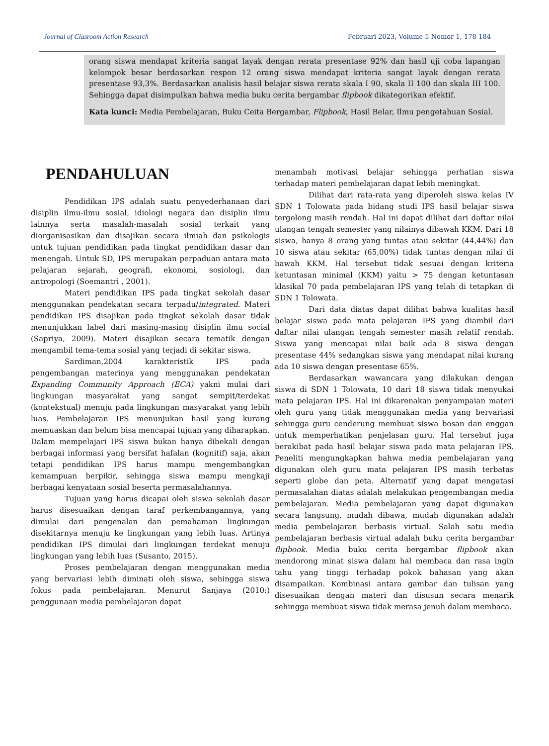Journal of Clasroom Action Research Februari 2023, Volume 5 Nomor 1, 178-184
orang siswa mendapat kriteria sangat layak dengan rerata presentase 92% dan hasil uji coba lapangan kelompok besar berdasarkan respon 12 orang siswa mendapat kriteria sangat layak dengan rerata presentase 93,3%. Berdasarkan analisis hasil belajar siswa rerata skala I 90, skala II 100 dan skala III 100. Sehingga dapat disimpulkan bahwa media buku cerita bergambar flipbook dikategorikan efektif.
Kata kunci: Media Pembelajaran, Buku Ceita Bergambar, Flipbook, Hasil Belar, Ilmu pengetahuan Sosial.
PENDAHULUAN
Pendidikan IPS adalah suatu penyederhanaan dari disiplin ilmu-ilmu sosial, idiologi negara dan disiplin ilmu lainnya serta masalah-masalah sosial terkait yang diorganisasikan dan disajikan secara ilmiah dan psikologis untuk tujuan pendidikan pada tingkat pendidikan dasar dan menengah. Untuk SD, IPS merupakan perpaduan antara mata pelajaran sejarah, geografi, ekonomi, sosiologi, dan antropologi (Soemantri , 2001).
Materi pendidikan IPS pada tingkat sekolah dasar menggunakan pendekatan secara terpadu/integrated. Materi pendidikan IPS disajikan pada tingkat sekolah dasar tidak menunjukkan label dari masing-masing disiplin ilmu social (Sapriya, 2009). Materi disajikan secara tematik dengan mengambil tema-tema sosial yang terjadi di sekitar siswa.
Sardiman,2004 karakteristik IPS pada pengembangan materinya yang menggunakan pendekatan Expanding Community Approach (ECA) yakni mulai dari lingkungan masyarakat yang sangat sempit/terdekat (kontekstual) menuju pada lingkungan masyarakat yang lebih luas. Pembelajaran IPS menunjukan hasil yang kurang memuaskan dan belum bisa mencapai tujuan yang diharapkan. Dalam mempelajari IPS siswa bukan hanya dibekali dengan berbagai informasi yang bersifat hafalan (kognitif) saja, akan tetapi pendidikan IPS harus mampu mengembangkan kemampuan berpikir, sehingga siswa mampu mengkaji berbagai kenyataan sosial beserta permasalahannya.
Tujuan yang harus dicapai oleh siswa sekolah dasar harus disesuaikan dengan taraf perkembangannya, yang dimulai dari pengenalan dan pemahaman lingkungan disekitarnya menuju ke lingkungan yang lebih luas. Artinya pendidikan IPS dimulai dari lingkungan terdekat menuju lingkungan yang lebih luas (Susanto, 2015).
Proses pembelajaran dengan menggunakan media yang bervariasi lebih diminati oleh siswa, sehingga siswa fokus pada pembelajaran. Menurut Sanjaya (2010:) penggunaan media pembelajaran dapat
menambah motivasi belajar sehingga perhatian siswa terhadap materi pembelajaran dapat lebih meningkat.
Dilihat dari rata-rata yang diperoleh siswa kelas IV SDN 1 Tolowata pada bidang studi IPS hasil belajar siswa tergolong masih rendah. Hal ini dapat dilihat dari daftar nilai ulangan tengah semester yang nilainya dibawah KKM. Dari 18 siswa, hanya 8 orang yang tuntas atau sekitar (44,44%) dan 10 siswa atau sekitar (65,00%) tidak tuntas dengan nilai di bawah KKM. Hal tersebut tidak sesuai dengan kriteria ketuntasan minimal (KKM) yaitu > 75 dengan ketuntasan klasikal 70 pada pembelajaran IPS yang telah di tetapkan di SDN 1 Tolowata.
Dari data diatas dapat dilihat bahwa kualitas hasil belajar siswa pada mata pelajaran IPS yang diambil dari daftar nilai ulangan tengah semester masih relatif rendah. Siswa yang mencapai nilai baik ada 8 siswa dengan presentase 44% sedangkan siswa yang mendapat nilai kurang ada 10 siswa dengan presentase 65%.
Berdasarkan wawancara yang dilakukan dengan siswa di SDN 1 Tolowata, 10 dari 18 siswa tidak menyukai mata pelajaran IPS. Hal ini dikarenakan penyampaian materi oleh guru yang tidak menggunakan media yang bervariasi sehingga guru cenderung membuat siswa bosan dan enggan untuk memperhatikan penjelasan guru. Hal tersebut juga berakibat pada hasil belajar siswa pada mata pelajaran IPS. Peneliti mengungkapkan bahwa media pembelajaran yang digunakan oleh guru mata pelajaran IPS masih terbatas seperti globe dan peta. Alternatif yang dapat mengatasi permasalahan diatas adalah melakukan pengembangan media pembelajaran. Media pembelajaran yang dapat digunakan secara langsung, mudah dibawa, mudah digunakan adalah media pembelajaran berbasis virtual. Salah satu media pembelajaran berbasis virtual adalah buku cerita bergambar flipbook. Media buku cerita bergambar flipbook akan mendorong minat siswa dalam hal membaca dan rasa ingin tahu yang tinggi terhadap pokok bahasan yang akan disampaikan. Kombinasi antara gambar dan tulisan yang disesuaikan dengan materi dan disusun secara menarik sehingga membuat siswa tidak merasa jenuh dalam membaca.